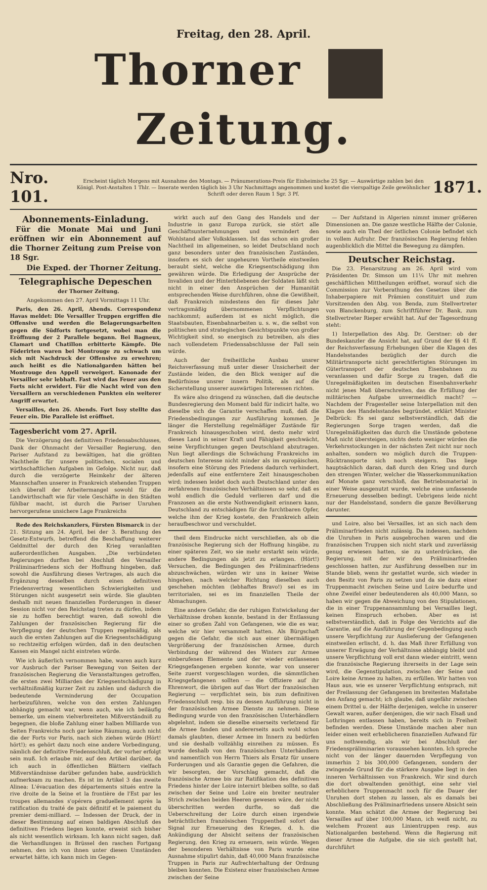Freitag, den 28. April.
Thorner Zeitung.
Nro. 101.
Erscheint täglich Morgens mit Ausnahme des Montags. — Pränumerations-Preis für Einheimische 25 Sgr. — Auswärtige zahlen bei den Königl. Post-Anstalten 1 Thlr. — Inserate werden täglich bis 3 Uhr Nachmittags angenommen und kostet die vierspaltige Zeile gewöhnlicher Schrift oder deren Raum 1 Sgr. 3 Pf.
1871.
Abonnements-Einladung.
Für die Monate Mai und Juni eröffnen wir ein Abonnement auf die Thorner Zeitung zum Preise von 18 Sgr.
Die Exped. der Thorner Zeitung.
Telegraphische Depeschen
der Thorner Zeitung.
Angekommen den 27. April Vormittags 11 Uhr.
Paris, den 26. April, Abends. Correspondenz Havas meldet: Die Versailler Truppen ergriffen die Offensive und werden die Belagerungsarbeiten gegen die Südforts fortgesetzt, wobei man die Eröffnung der 2 Parallele begann. Bei Bagneux, Clamart und Chatillon erbitterte Kämpfe. Die Föderirten waren bei Montrouge zu schwach um sich mit Nachdruck der Offensive zu erwehren; auch heißt es die Nationalgarden hätten bei Montrouge den Appell verweigert. Kanonade der Versailler sehr lebhaft. Fast wird das Feuer aus den Forts nicht erwidert. Für die Nacht wird von den Versaillern an verschiedenen Punkten ein weiterer Angriff erwartet.
Versailles, den 26. Abends. Fort Issy stellte das Feuer ein. Die Parallele ist eröffnet.
Tagesbericht vom 27. April.
Die Verzögerung des definitiven Friedensabschlusses, Dank der Ohnmacht der Versailler Regierung, den Pariser Aufstand zu bewältigen, hat die größten Nachtheile für unsere politischen, socialen und wirthschaftlichen Aufgaben im Gefolge. Nicht nur, daß durch die verzögerte Heimkehr der älteren Mannschaften unserer in Frankreich stehenden Truppen sich überall der Arbeitermangel sowohl für die Landwirthschaft wie für viele Geschäfte in den Städten fühlbar macht, ist durch die Pariser Unruhen hervorgerufene unsichere Lage Frankreichs
Rede des Reichskanzlers, Fürsten Bismarck in der 21. Sitzung am 24. April, bei der 3. Berathung des Gesetz-Entwurfs, betreffend die Beschaffung weiterer Geldmittel der durch den Krieg veranlaßten außerordentlichen Ausgaben. „Die verbündeten Regierungen durften bei Abschluß des Versailler Präliminarfriedens sich der Hoffnung hingeben, daß sowohl die Ausführung dieses Vertrages, als auch die Ergänzung desselben durch einen definitiven Friedensvertrag wesentlichen Schwierigkeiten und Störungen nicht ausgesetzt sein würde. Sie glaubten deshalb mit neuen finanziellen Forderungen in dieser Session nicht vor den Reichstag treten zu dürfen, indem sie zu hoffen berechtigt waren, daß sowohl die Zahlungen der französischen Regierung für die Verpflegung der deutschen Truppen regelmäßig, als auch die ersten Zahlungen auf die Kriegsentschädigung so rechtzeitig erfolgen würden, daß in den deutschen Kassen ein Mangel nicht eintreten würde.
Wie ich äußerlich vernommen habe, waren auch kurz vor Ausbruch der Pariser Bewegung von Seiten der französischen Regierung die Veranstaltungen getroffen, die ersten zwei Milliarden der Kriegsentschädigung in verhältnißmäßig kurzer Zeit zu zahlen und dadurch die bedeutende Verminderung der Occupation herbeizuführen, welche von den ersten Zahlungen abhängig gemacht war, wenn auch, wie ich beiläufig bemerke, um einem vielverbreiteten Mißverständniß zu begegnen, die bloße Zahlung einer halben Milliarde von Seiten Frankreichs noch gar keine Räumung, auch nicht die der Forts vor Paris, nach sich ziehen würde (Hört! hört!); es gehört dazu noch eine andere Vorbedingung, nämlich der definitive Friedensschluß, der vorher erfolgt sein muß. Ich erlaube mir, auf den Artikel darüber, da ich auch in öffentlichen Blättern vielfach Mißverständnisse darüber gefunden habe, ausdrücklich aufmerksam zu machen. Es ist im Artikel 3 das zweite Alinea: L'évacuation des départements situés entre la rive droite de la Seine et la frontière de l'Est par les troupes allemandes s'opérera graduellement après la ratification du traité de paix définitif et le paiement du premier demi-milliard. — Indessen der Druck, der in dieser Bestimmung auf einen baldigen Abschluß des definitiven Friedens liegen konnte, erweist sich bisher als nicht wesentlich wirksam. Ich kann nicht sagen, daß die Verhandlungen in Brüssel den raschen Fortgang nehmen, den ich von ihnen unter diesen Umständen erwartet hätte, ich kann mich im Gegen-
wirkt auch auf den Gang des Handels und der Industrie in ganz Europa zurück, sie stört alle Geschäftsunternehmungen und vermindert den Wohlstand aller Volksklassen. Ist das schon ein großer Nachtheil im allgemeinen, so leidet Deutschland noch ganz besonders unter den französischen Zuständen, insofern es sich der ungeheuren Vortheile einstweilen beraubt sieht, welche die Kriegsentschädigung ihm gewähren würde. Die Erledigung der Ansprüche der Invaliden und der Hinterbliebenen der Soldaten läßt sich nicht in einer den Ansprüchen der Humanität entsprechenden Weise durchführen, ohne die Gewißheit, daß Frankreich mindestens den für dieses Jahr vertragsmäßig übernommenen Verpflichtungen nachkommt; außerdem ist es nicht möglich, die Staatsbauten, Eisenbahnarbeiten u. s. w., die selbst von politischen und strategischen Gesichtspunkte von großer Wichtigkeit sind, so energisch zu betreiben, als dies nach vollendetem Friedensabschlusse der Fall sein würde.
Auch der freiheitliche Ausbau unsrer Reichsverfassung muß unter dieser Unsicherheit der Zustände leiden, die den Blick weniger auf die Bedürfnisse unsrer innern Politik, als auf die Sicherstellung unserer auswärtigen Interessen richten.
Es wäre also dringend zu wünschen, daß die deutsche Bundesregierung den Moment bald für indicirt halte, wo dieselbe sich die Garantie verschaffen muß, daß die Friedensbedingungen zur Ausführung kommen. Je länger die Herstellung regelmäßiger Zustände für Frankreich hinausgeschoben wird, desto mehr wird dieses Land in seiner Kraft und Fähigkeit geschwächt, seine Verpflichtungen gegen Deutschland abzutragen. Nun liegt allerdings die Schwächung Frankreichs im deutschen Interesse nicht minder als im europäischen, insofern eine Störung des Friedens dadurch verhindert, jedenfalls auf eine entferntere Zeit hinausgeschoben wird; indessen leidet doch auch Deutschland unter den zerfahrenen französischen Verhältnissen so sehr, daß es wohl endlich die Geduld verlieren darf und die Franzosen an die erste Nothwendigkeit erinnern kann, Deutschland zu entschädigen für die furchtbaren Opfer, welche ihm der Krieg kostete, den Frankreich allein heraufbeschwor und verschuldet.
theil dem Eindrucke nicht verschließen, als ob die französische Regierung sich der Hoffnung hingäbe, zu einer späteren Zeit, wo sie mehr erstarkt sein würde, andere Bedingungen als jetzt zu erlangen. (Hört!) Versuchen, die Bedingungen des Präliminarfriedens abzuschwächen, würden wir uns in keiner Weise hingeben, nach welcher Richtung dieselben auch geschehen möchten (lebhaftes Bravo!) sei es im territorialen, sei es im finanziellen Theile der Abmachungen.
Eine andere Gefahr, die der ruhigen Entwickelung der Verhältnisse drohen konnte, bestand in der Entlassung einer so großen Zahl von Gefangenen, wie die es war, welche wir hier versammelt hatten. Als Bürgschaft gegen die Gefahr, die sich aus einer übermäßigen Vergrößerung der französischen Armee, durch Verbindung der während des Winters zur Armee einberufenen Elemente und der wieder entlassenen Kriegsgefangenen ergeben konnte, war von unserer Seite zuerst vorgeschlagen worden, die sämmtlichen Kriegsgefangenen sollten — die Offiziere auf ihr Ehrenwort, die übrigen auf das Wort der französischen Regierung — verpflichtet sein, bis zum definitiven Friedensschluß resp. bis zu dessen Ausführung nicht in der französischen Armee Dienste zu nehmen. Diese Bedingung wurde von den französischen Unterhändlern abgelehnt, indem sie dieselbe einerseits verletzend für die Armee fanden und andererseits auch wohl schon damals glaubten, dieser Armee im Innern zu bedürfen und sie deshalb vollzählig einreihen zu müssen. Es wurde deshalb von den französischen Unterhändlern und namentlich von Herrn Thiers als Ersatz für unsere Forderungen und als Garantie gegen die Gefahren, die wir besorgten, der Vorschlag gemacht, daß die französische Armee bis zur Ratifikation des definitiven Friedens hinter der Loire internirt bleiben sollte, so daß zwischen der Seine und Loire ein breiter neutraler Strich zwischen beiden Heeren gewesen wäre, der nicht überschritten werden durfte, so daß die Ueberschreitung der Loire durch einen irgendwie beträchtlichen französischen Truppentheil sofort das Signal zur Erneuerung des Krieges, d. h. die Ankündigung der Absicht seitens der französischen Regierung, den Krieg zu erneuern, sein würde. Wegen der besonderen Verhältnisse von Paris wurde eine Ausnahme stipulirt dahin, daß 40,000 Mann französische Truppen in Paris zur Aufrechterhaltung der Ordnung bleiben konnten. Die Existenz einer französischen Armee zwischen der Seine
— Der Aufstand in Algerien nimmt immer größeren Dimensionen an. Die ganze westliche Hälfte der Colonie, sowie auch ein Theil der östlichen Colonie befindet sich in vollem Aufruhr. Der französischen Regierung fehlen augenblicklich die Mittel die Bewegung zu dämpfen.
Deutscher Reichstag.
Die 23. Plenarsitzung am 26. April wird vom Präsidenten Dr. Simson um 11¼ Uhr mit mehren geschäftlichen Mittheilungen eröffnet, worauf sich die Commission zur Vorberathung des Gesetzes über die Inhaberpapiere mit Prämien constituirt und zum Vorsitzenden den Abg. von Benda, zum Stellvertreter von Blanckenburg, zum Schriftführer Dr. Bank, zum Stellvertreter Rieper erwählt hat. Auf der Tagesordnung steht:
1) Interpellation des Abg. Dr. Gerstner: ob der Bundeskanzler die Ansicht hat, auf Grund der §§ 41 ff. der Reichsverfassung Erhebungen über die Klagen des Handelsstandes bezüglich der durch die Militärtransporte nicht gerechtfertigten Störungen im Gütertransport der deutschen Eisenbahnen zu veranlassen und dafür Sorge zu tragen, daß die Unregelmäßigkeiten im deutschen Eisenbahnverkehr nicht jenes Maß überschreiten, das die Erfüllung der militärischen Aufgabe unvermeidlich macht? — Nachdem der Fragesteller seine Interpellation mit den Klagen des Handelsstandes begründet, erklärt Minister Delbrück: Es sei ganz selbstverständlich, daß die Regierungen Sorge tragen werden, daß die Unregelmäßigkeiten das durch die Umstände gebotene Maß nicht übersteigen, nichts desto weniger würden die Verkehrsstockungen in der nächsten Zeit nicht nur noch anhalten, sondern wo möglich durch die Truppen-Rücktransporte sich noch steigern. Das liege hauptsächlich daran, daß durch den Krieg und durch den strengen Winter, welcher die Wasserkommunikation auf Monate ganz verschloß, das Betriebsmaterial in einer Weise ausgenutzt wurde, welche eine umfassende Erneuerung desselben bedingt. Uebrigens leide nicht nur der Handelsstand, sondern die ganze Bevölkerung darunter.
und Loire, also bei Versailles, ist an sich nach dem Präliminarfrieden nicht zulässig. Da indessen, nachdem die Unruhen in Paris ausgebrochen waren und die französischen Truppen sich nicht stark und zuverlässig genug erwiesen hatten, sie zu unterdrücken, die Regierung, mit der wir den Präliminarfrieden geschlossen hatten, zur Ausführung desselben nur im Stande blieb, wenn ihr gestattet wurde, sich wieder in den Besitz von Paris zu setzen und da sie dazu einer Truppenmacht zwischen Seine und Loire bedurfte und ohne Zweifel einer bedeutenderen als 40,000 Mann, so haben wir gegen die Abweichung von den Stipulationen, die in einer Truppenansammlung bei Versailles liegt, keinen Einspruch erhoben. Aber es ist selbstverständlich, daß in Folge des Verzichts auf die Garantie, auf die Ausführung der Gegenbedingung auch unsere Verpflichtung zur Auslieferung der Gefangenen einstweilen erlischt, d. h. das Maß ihrer Erfüllung von unserer Erwägung der Verhältnisse abhängig bleibt und unsere Verpflichtung voll erst dann wieder eintritt, wenn die französische Regierung ihrerseits in der Lage sein wird, die Gegenstipulation, zwischen der Seine und Loire keine Armee zu halten, zu erfüllen. Wir hatten von Haus aus, wie es unserer Verpflichtung entsprach, mit der Freilassung der Gefangenen im breitesten Maßstabe den Anfang gemacht; ich glaube, daß ungefähr zwischen einem Drittel u. der Hälfte derjenigen, welche in unserer Gewalt waren, außer denjenigen, die wir nach Elsaß und Lothringen entlassen haben, bereits sich in Freiheit befinden werden. Diese Umstände machen aber nun leider einen weit erheblicheren finanziellen Aufwand für uns nothwendig, als wir bei Abschluß der Friedenspräliminarien voraussehen konnten. Ich spreche nicht von der länger dauernden Verpflegung von immerhin 2 bis 300,000 Gefangenen, sondern der zwingende Grund für die stärkere Ausgabe liegt in den inneren Verhältnissen von Frankreich. Wir sind durch die dort obwaltenden genöthigt, eine sehr viel erheblichere Truppenmacht noch für die Dauer der Unruhen dort stehen zu lassen, als es damals bei Abschließung des Präliminarfriedens unsere Absicht sein konnte. Man schätzt die Armee der Regierung bei Versailles auf über 100,000 Mann, ich weiß nicht, zu welchem Prozent aus Linientruppen resp. aus Nationalgarden bestehend. Wenn die Regierung mit dieser Armee die Aufgabe, die sie sich gestellt hat, durchführt